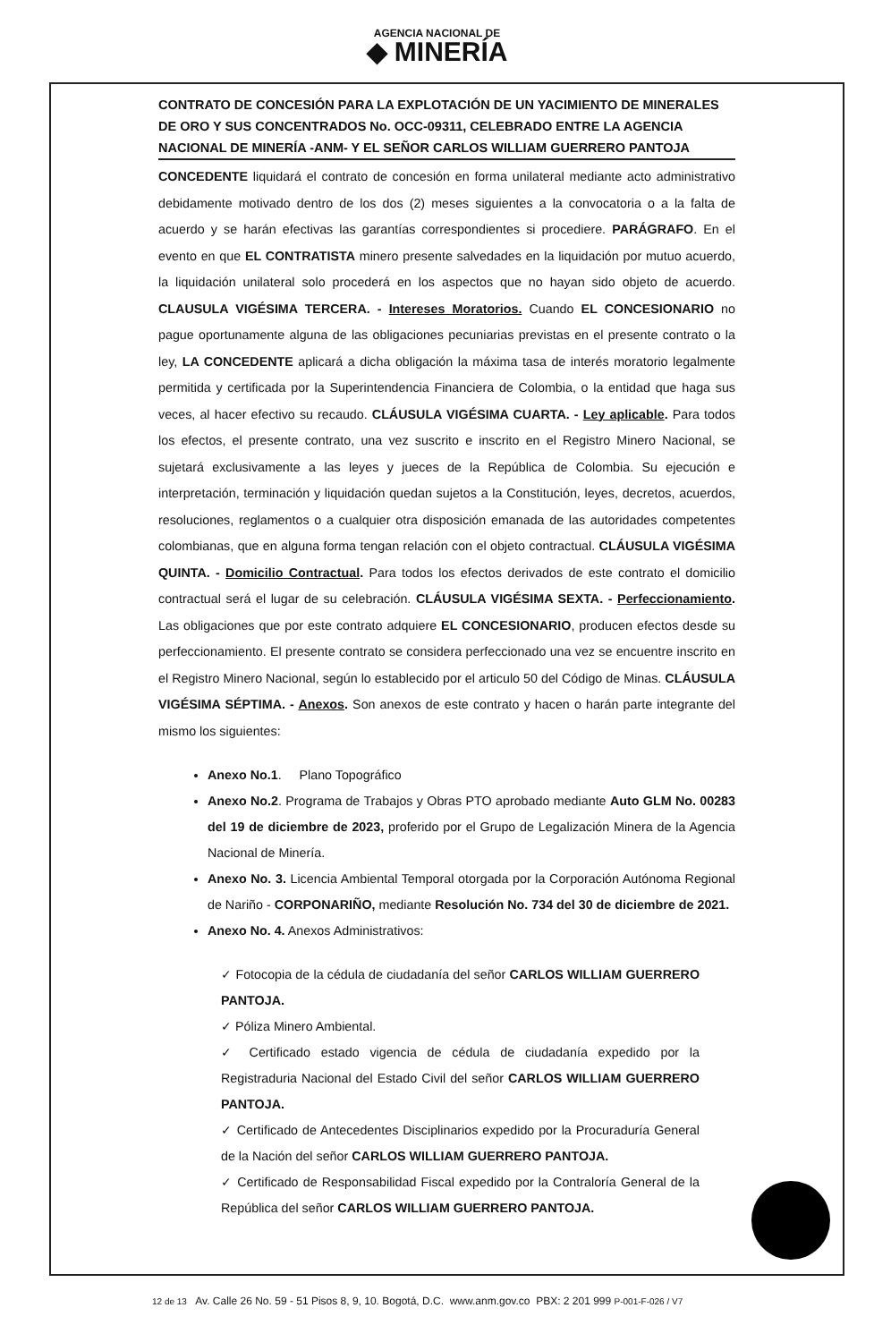AGENCIA NACIONAL DE
◆ MINERÍA
CONTRATO DE CONCESIÓN PARA LA EXPLOTACIÓN DE UN YACIMIENTO DE MINERALES DE ORO Y SUS CONCENTRADOS No. OCC-09311, CELEBRADO ENTRE LA AGENCIA NACIONAL DE MINERÍA -ANM- Y EL SEÑOR CARLOS WILLIAM GUERRERO PANTOJA
CONCEDENTE liquidará el contrato de concesión en forma unilateral mediante acto administrativo debidamente motivado dentro de los dos (2) meses siguientes a la convocatoria o a la falta de acuerdo y se harán efectivas las garantías correspondientes si procediere. PARÁGRAFO. En el evento en que EL CONTRATISTA minero presente salvedades en la liquidación por mutuo acuerdo, la liquidación unilateral solo procederá en los aspectos que no hayan sido objeto de acuerdo. CLAUSULA VIGÉSIMA TERCERA. - Intereses Moratorios. Cuando EL CONCESIONARIO no pague oportunamente alguna de las obligaciones pecuniarias previstas en el presente contrato o la ley, LA CONCEDENTE aplicará a dicha obligación la máxima tasa de interés moratorio legalmente permitida y certificada por la Superintendencia Financiera de Colombia, o la entidad que haga sus veces, al hacer efectivo su recaudo. CLÁUSULA VIGÉSIMA CUARTA. - Ley aplicable. Para todos los efectos, el presente contrato, una vez suscrito e inscrito en el Registro Minero Nacional, se sujetará exclusivamente a las leyes y jueces de la República de Colombia. Su ejecución e interpretación, terminación y liquidación quedan sujetos a la Constitución, leyes, decretos, acuerdos, resoluciones, reglamentos o a cualquier otra disposición emanada de las autoridades competentes colombianas, que en alguna forma tengan relación con el objeto contractual. CLÁUSULA VIGÉSIMA QUINTA. - Domicilio Contractual. Para todos los efectos derivados de este contrato el domicilio contractual será el lugar de su celebración. CLÁUSULA VIGÉSIMA SEXTA. - Perfeccionamiento. Las obligaciones que por este contrato adquiere EL CONCESIONARIO, producen efectos desde su perfeccionamiento. El presente contrato se considera perfeccionado una vez se encuentre inscrito en el Registro Minero Nacional, según lo establecido por el articulo 50 del Código de Minas. CLÁUSULA VIGÉSIMA SÉPTIMA. - Anexos. Son anexos de este contrato y hacen o harán parte integrante del mismo los siguientes:
Anexo No.1. Plano Topográfico
Anexo No.2. Programa de Trabajos y Obras PTO aprobado mediante Auto GLM No. 00283 del 19 de diciembre de 2023, proferido por el Grupo de Legalización Minera de la Agencia Nacional de Minería.
Anexo No. 3. Licencia Ambiental Temporal otorgada por la Corporación Autónoma Regional de Nariño - CORPONARIÑO, mediante Resolución No. 734 del 30 de diciembre de 2021.
Anexo No. 4. Anexos Administrativos:
✓ Fotocopia de la cédula de ciudadanía del señor CARLOS WILLIAM GUERRERO PANTOJA.
✓ Póliza Minero Ambiental.
✓ Certificado estado vigencia de cédula de ciudadanía expedido por la Registraduria Nacional del Estado Civil del señor CARLOS WILLIAM GUERRERO PANTOJA.
✓ Certificado de Antecedentes Disciplinarios expedido por la Procuraduría General de la Nación del señor CARLOS WILLIAM GUERRERO PANTOJA.
✓ Certificado de Responsabilidad Fiscal expedido por la Contraloría General de la República del señor CARLOS WILLIAM GUERRERO PANTOJA.
12 de 13 Av. Calle 26 No. 59 - 51 Pisos 8, 9, 10. Bogotá, D.C. www.anm.gov.co PBX: 2 201 999 P-001-F-026 / V7